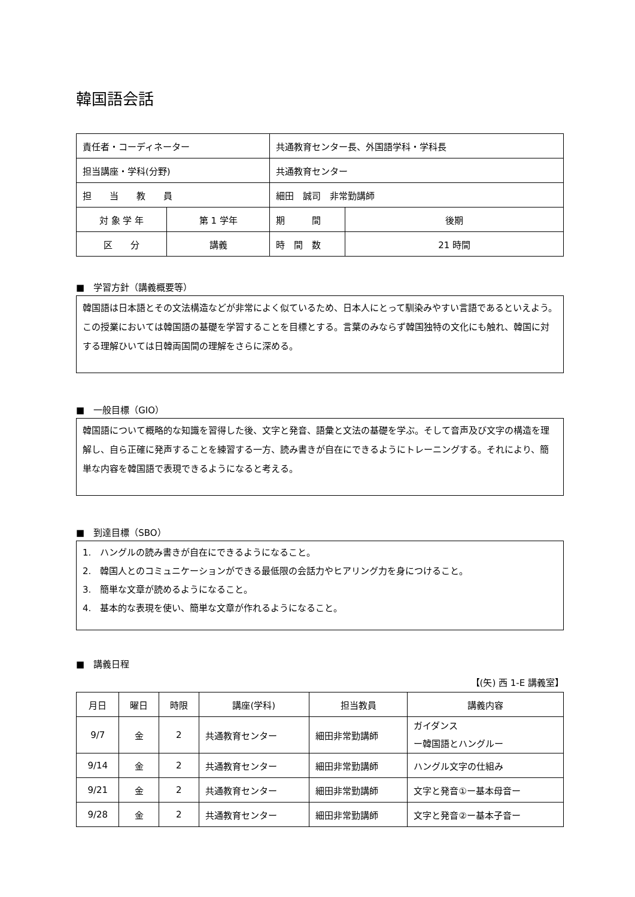韓国語会話
| 責任者・コーディネーター | | 共通教育センター長、外国語学科・学科長 | | |
| 担当講座・学科(分野) | | 共通教育センター | | |
| 担 当 教 員 | | 細田 誠司 非常勤講師 | | |
| 対 象 学 年 | 第 1 学年 | | 期 間 | 後期 |
| 区 分 | 講義 | | 時 間 数 | 21 時間 |
■　学習方針（講義概要等）
韓国語は日本語とその文法構造などが非常によく似ているため、日本人にとって馴染みやすい言語であるといえよう。この授業においては韓国語の基礎を学習することを目標とする。言葉のみならず韓国独特の文化にも触れ、韓国に対する理解ひいては日韓両国間の理解をさらに深める。
■　一般目標（GIO）
韓国語について概略的な知識を習得した後、文字と発音、語彙と文法の基礎を学ぶ。そして音声及び文字の構造を理解し、自ら正確に発声することを練習する一方、読み書きが自在にできるようにトレーニングする。それにより、簡単な内容を韓国語で表現できるようになると考える。
■　到達目標（SBO）
1.　ハングルの読み書きが自在にできるようになること。
2.　韓国人とのコミュニケーションができる最低限の会話力やヒアリング力を身につけること。
3.　簡単な文章が読めるようになること。
4.　基本的な表現を使い、簡単な文章が作れるようになること。
■　講義日程
【(矢) 西 1-E 講義室】
| 月日 | 曜日 | 時限 | 講座(学科) | 担当教員 | 講義内容 |
| --- | --- | --- | --- | --- | --- |
| 9/7 | 金 | 2 | 共通教育センター | 細田非常勤講師 | ガイダンス ー韓国語とハングルー |
| 9/14 | 金 | 2 | 共通教育センター | 細田非常勤講師 | ハングル文字の仕組み |
| 9/21 | 金 | 2 | 共通教育センター | 細田非常勤講師 | 文字と発音①ー基本母音ー |
| 9/28 | 金 | 2 | 共通教育センター | 細田非常勤講師 | 文字と発音②ー基本子音ー |